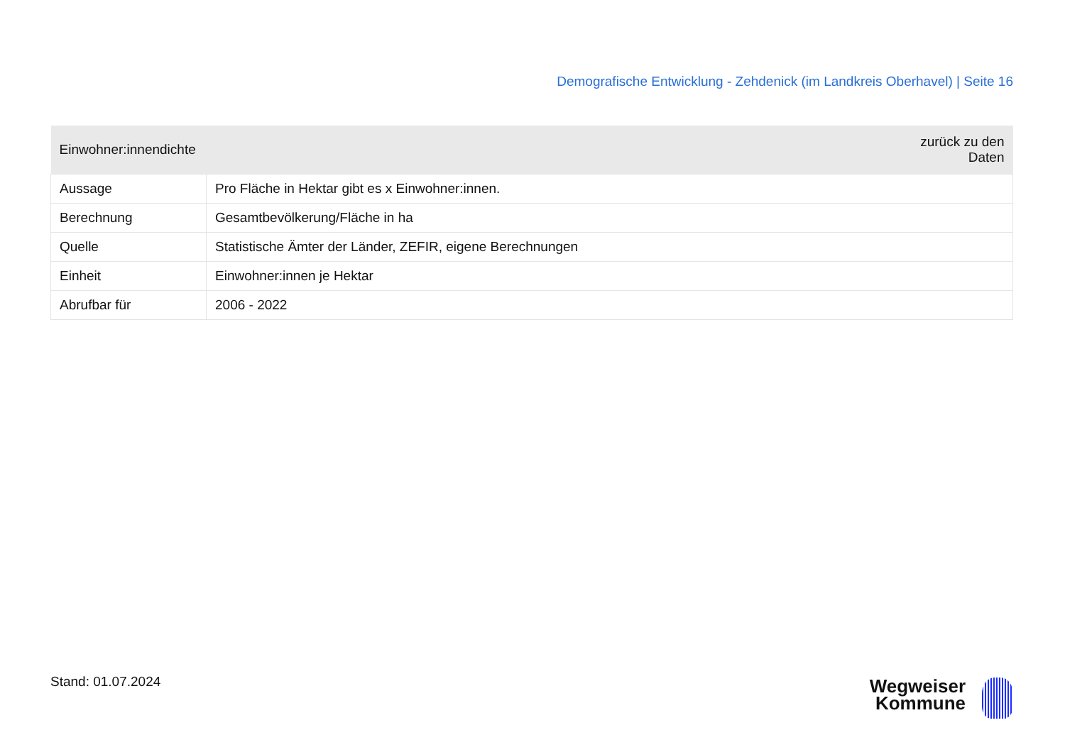Demografische Entwicklung - Zehdenick (im Landkreis Oberhavel) | Seite 16
| Einwohner:innendichte | zurück zu den Daten |
| --- | --- |
| Aussage | Pro Fläche in Hektar gibt es x Einwohner:innen. |
| Berechnung | Gesamtbevölkerung/Fläche in ha |
| Quelle | Statistische Ämter der Länder, ZEFIR, eigene Berechnungen |
| Einheit | Einwohner:innen je Hektar |
| Abrufbar für | 2006 - 2022 |
Stand: 01.07.2024
Wegweiser
Kommune